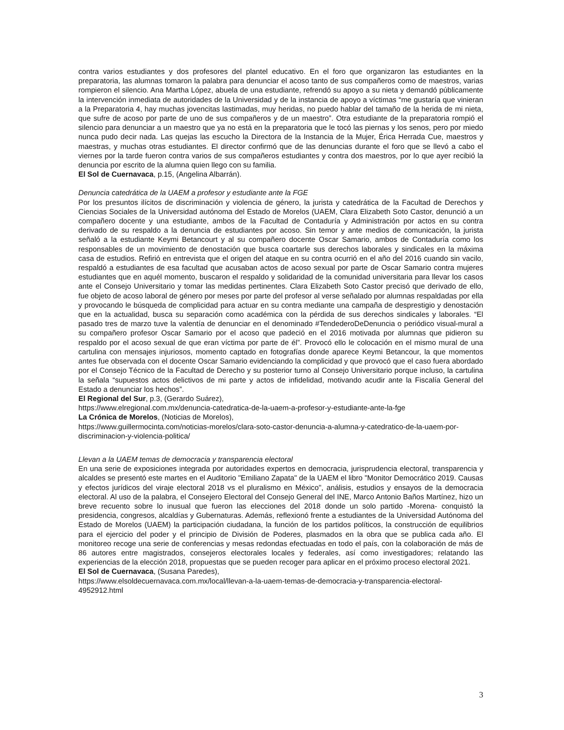contra varios estudiantes y dos profesores del plantel educativo. En el foro que organizaron las estudiantes en la preparatoria, las alumnas tomaron la palabra para denunciar el acoso tanto de sus compañeros como de maestros, varias rompieron el silencio. Ana Martha López, abuela de una estudiante, refrendó su apoyo a su nieta y demandó públicamente la intervención inmediata de autoridades de la Universidad y de la instancia de apoyo a víctimas “me gustaría que vinieran a la Preparatoria 4, hay muchas jovencitas lastimadas, muy heridas, no puedo hablar del tamaño de la herida de mi nieta, que sufre de acoso por parte de uno de sus compañeros y de un maestro”. Otra estudiante de la preparatoria rompió el silencio para denunciar a un maestro que ya no está en la preparatoria que le tocó las piernas y los senos, pero por miedo nunca pudo decir nada. Las quejas las escucho la Directora de la Instancia de la Mujer, Érica Herrada Cue, maestros y maestras, y muchas otras estudiantes. El director confirmó que de las denuncias durante el foro que se llevó a cabo el viernes por la tarde fueron contra varios de sus compañeros estudiantes y contra dos maestros, por lo que ayer recibió la denuncia por escrito de la alumna quien llego con su familia.
El Sol de Cuernavaca, p.15, (Angelina Albarrán).
Denuncia catedrática de la UAEM a profesor y estudiante ante la FGE
Por los presuntos ilícitos de discriminación y violencia de género, la jurista y catedrática de la Facultad de Derechos y Ciencias Sociales de la Universidad autónoma del Estado de Morelos (UAEM, Clara Elizabeth Soto Castor, denunció a un compañero docente y una estudiante, ambos de la Facultad de Contaduría y Administración por actos en su contra derivado de su respaldo a la denuncia de estudiantes por acoso. Sin temor y ante medios de comunicación, la jurista señaló a la estudiante Keymi Betancourt y al su compañero docente Oscar Samario, ambos de Contaduría como los responsables de un movimiento de denostación que busca coartarle sus derechos laborales y sindicales en la máxima casa de estudios. Refirió en entrevista que el origen del ataque en su contra ocurrió en el año del 2016 cuando sin vacilo, respaldó a estudiantes de esa facultad que acusaban actos de acoso sexual por parte de Oscar Samario contra mujeres estudiantes que en aquél momento, buscaron el respaldo y solidaridad de la comunidad universitaria para llevar los casos ante el Consejo Universitario y tomar las medidas pertinentes. Clara Elizabeth Soto Castor precisó que derivado de ello, fue objeto de acoso laboral de género por meses por parte del profesor al verse señalado por alumnas respaldadas por ella y provocando le búsqueda de complicidad para actuar en su contra mediante una campaña de desprestigio y denostación que en la actualidad, busca su separación como académica con la pérdida de sus derechos sindicales y laborales. “El pasado tres de marzo tuve la valentía de denunciar en el denominado #TendederoDeDenuncia o periódico visual-mural a su compañero profesor Oscar Samario por el acoso que padeció en el 2016 motivada por alumnas que pidieron su respaldo por el acoso sexual de que eran víctima por parte de él”. Provocó ello le colocación en el mismo mural de una cartulina con mensajes injuriosos, momento captado en fotografías donde aparece Keymi Betancour, la que momentos antes fue observada con el docente Oscar Samario evidenciando la complicidad y que provocó que el caso fuera abordado por el Consejo Técnico de la Facultad de Derecho y su posterior turno al Consejo Universitario porque incluso, la cartulina la señala “supuestos actos delictivos de mi parte y actos de infidelidad, motivando acudir ante la Fiscalía General del Estado a denunciar los hechos”.
El Regional del Sur, p.3, (Gerardo Suárez),
https://www.elregional.com.mx/denuncia-catedratica-de-la-uaem-a-profesor-y-estudiante-ante-la-fge
La Crónica de Morelos, (Noticias de Morelos),
https://www.guillermocinta.com/noticias-morelos/clara-soto-castor-denuncia-a-alumna-y-catedratico-de-la-uaem-por-discriminacion-y-violencia-politica/
Llevan a la UAEM temas de democracia y transparencia electoral
En una serie de exposiciones integrada por autoridades expertos en democracia, jurisprudencia electoral, transparencia y alcaldes se presentó este martes en el Auditorio "Emiliano Zapata" de la UAEM el libro "Monitor Democrático 2019. Causas y efectos jurídicos del viraje electoral 2018 vs el pluralismo en México", análisis, estudios y ensayos de la democracia electoral. Al uso de la palabra, el Consejero Electoral del Consejo General del INE, Marco Antonio Baños Martínez, hizo un breve recuento sobre lo inusual que fueron las elecciones del 2018 donde un solo partido -Morena- conquistó la presidencia, congresos, alcaldías y Gubernaturas. Además, reflexionó frente a estudiantes de la Universidad Autónoma del Estado de Morelos (UAEM) la participación ciudadana, la función de los partidos políticos, la construcción de equilibrios para el ejercicio del poder y el principio de División de Poderes, plasmados en la obra que se publica cada año. El monitoreo recoge una serie de conferencias y mesas redondas efectuadas en todo el país, con la colaboración de más de 86 autores entre magistrados, consejeros electorales locales y federales, así como investigadores; relatando las experiencias de la elección 2018, propuestas que se pueden recoger para aplicar en el próximo proceso electoral 2021.
El Sol de Cuernavaca, (Susana Paredes),
https://www.elsoldecuernavaca.com.mx/local/llevan-a-la-uaem-temas-de-democracia-y-transparencia-electoral-4952912.html
3